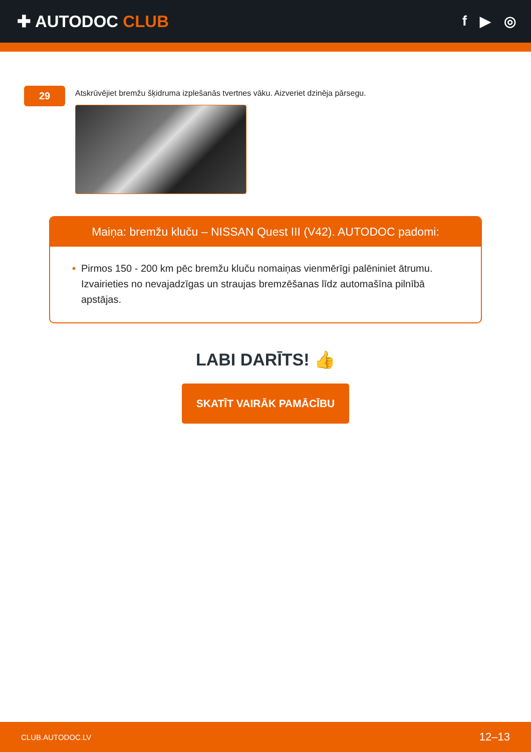✚ AUTODOC CLUB
f ▶ ◎
29
Atskrūvējiet bremžu šķidruma izplešanās tvertnes vāku. Aizveriet dzinēja pārsegu.
Maiņa: bremžu kluču – NISSAN Quest III (V42). AUTODOC padomi:
• Pirmos 150 - 200 km pēc bremžu kluču nomaiņas vienmērīgi palēniniet ātrumu. Izvairieties no nevajadzīgas un straujas bremzēšanas līdz automašīna pilnībā apstājas.
LABI DARĪTS! 👍
SKATĪT VAIRĀK PAMĀCĪBU
CLUB.AUTODOC.LV 12–13